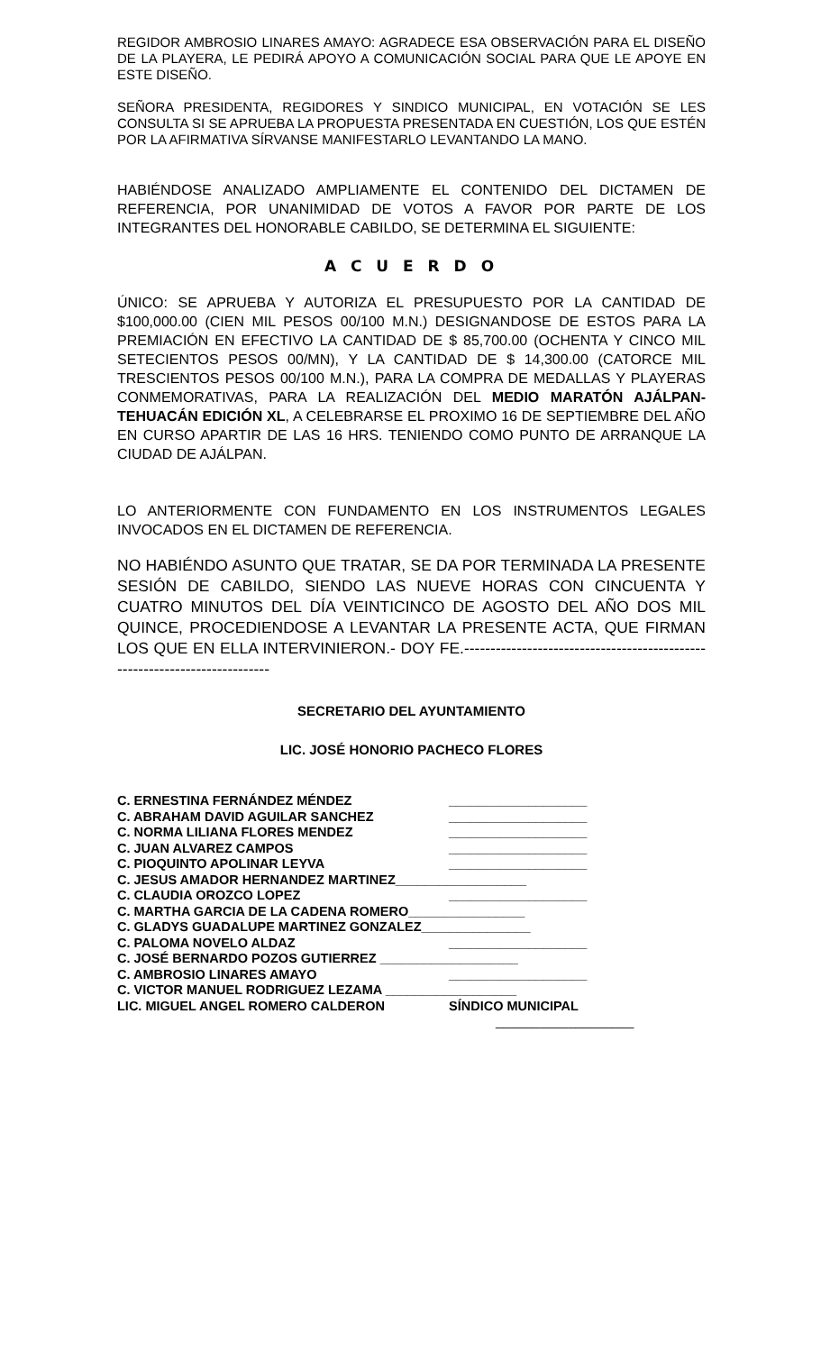REGIDOR AMBROSIO LINARES AMAYO: AGRADECE ESA OBSERVACIÓN PARA EL DISEÑO DE LA PLAYERA, LE PEDIRÁ APOYO A COMUNICACIÓN SOCIAL PARA QUE LE APOYE EN ESTE DISEÑO.
SEÑORA PRESIDENTA, REGIDORES Y SINDICO MUNICIPAL, EN VOTACIÓN SE LES CONSULTA SI SE APRUEBA LA PROPUESTA PRESENTADA EN CUESTIÓN, LOS QUE ESTÉN POR LA AFIRMATIVA SÍRVANSE MANIFESTARLO LEVANTANDO LA MANO.
HABIÉNDOSE ANALIZADO AMPLIAMENTE EL CONTENIDO DEL DICTAMEN DE REFERENCIA, POR UNANIMIDAD DE VOTOS A FAVOR POR PARTE DE LOS INTEGRANTES DEL HONORABLE CABILDO, SE DETERMINA EL SIGUIENTE:
A C U E R D O
ÚNICO: SE APRUEBA Y AUTORIZA EL PRESUPUESTO POR LA CANTIDAD DE $100,000.00 (CIEN MIL PESOS 00/100 M.N.) DESIGNANDOSE DE ESTOS PARA LA PREMIACIÓN EN EFECTIVO LA CANTIDAD DE $ 85,700.00 (OCHENTA Y CINCO MIL SETECIENTOS PESOS 00/MN), Y LA CANTIDAD DE $ 14,300.00 (CATORCE MIL TRESCIENTOS PESOS 00/100 M.N.), PARA LA COMPRA DE MEDALLAS Y PLAYERAS CONMEMORATIVAS, PARA LA REALIZACIÓN DEL MEDIO MARATÓN AJÁLPAN- TEHUACÁN EDICIÓN XL, A CELEBRARSE EL PROXIMO 16 DE SEPTIEMBRE DEL AÑO EN CURSO APARTIR DE LAS 16 HRS. TENIENDO COMO PUNTO DE ARRANQUE LA CIUDAD DE AJÁLPAN.
LO ANTERIORMENTE CON FUNDAMENTO EN LOS INSTRUMENTOS LEGALES INVOCADOS EN EL DICTAMEN DE REFERENCIA.
NO HABIÉNDO ASUNTO QUE TRATAR, SE DA POR TERMINADA LA PRESENTE SESIÓN DE CABILDO, SIENDO LAS NUEVE HORAS CON CINCUENTA Y CUATRO MINUTOS DEL DÍA VEINTICINCO DE AGOSTO DEL AÑO DOS MIL QUINCE, PROCEDIENDOSE A LEVANTAR LA PRESENTE ACTA, QUE FIRMAN LOS QUE EN ELLA INTERVINIERON.- DOY FE.---------------------------------------------------------------------------
SECRETARIO DEL AYUNTAMIENTO
LIC. JOSÉ HONORIO PACHECO FLORES
C. ERNESTINA FERNÁNDEZ MÉNDEZ ___________________
C. ABRAHAM DAVID AGUILAR SANCHEZ ___________________
C. NORMA LILIANA FLORES MENDEZ ___________________
C. JUAN ALVAREZ CAMPOS ___________________
C. PIOQUINTO APOLINAR LEYVA ___________________
C. JESUS AMADOR HERNANDEZ MARTINEZ__________________
C. CLAUDIA OROZCO LOPEZ ___________________
C. MARTHA GARCIA DE LA CADENA ROMERO________________
C. GLADYS GUADALUPE MARTINEZ GONZALEZ_______________
C. PALOMA NOVELO ALDAZ ___________________
C. JOSÉ BERNARDO POZOS GUTIERREZ ___________________
C. AMBROSIO LINARES AMAYO ___________________
C. VICTOR MANUEL RODRIGUEZ LEZAMA __________________
LIC. MIGUEL ANGEL ROMERO CALDERON SÍNDICO MUNICIPAL
___________________